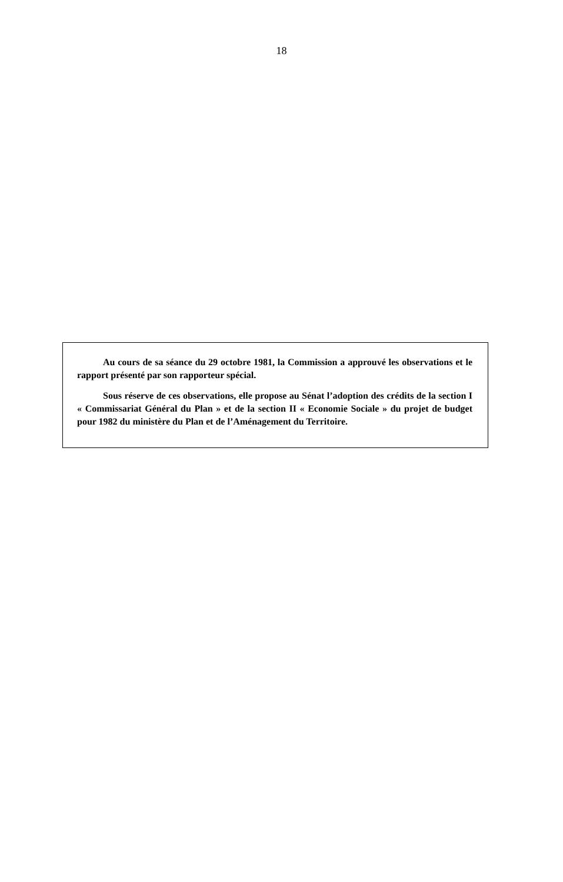18
Au cours de sa séance du 29 octobre 1981, la Commission a approuvé les observations et le rapport présenté par son rapporteur spécial.
Sous réserve de ces observations, elle propose au Sénat l’adoption des crédits de la section I « Commissariat Général du Plan » et de la section II « Economie Sociale » du projet de budget pour 1982 du ministère du Plan et de l’Aménagement du Territoire.